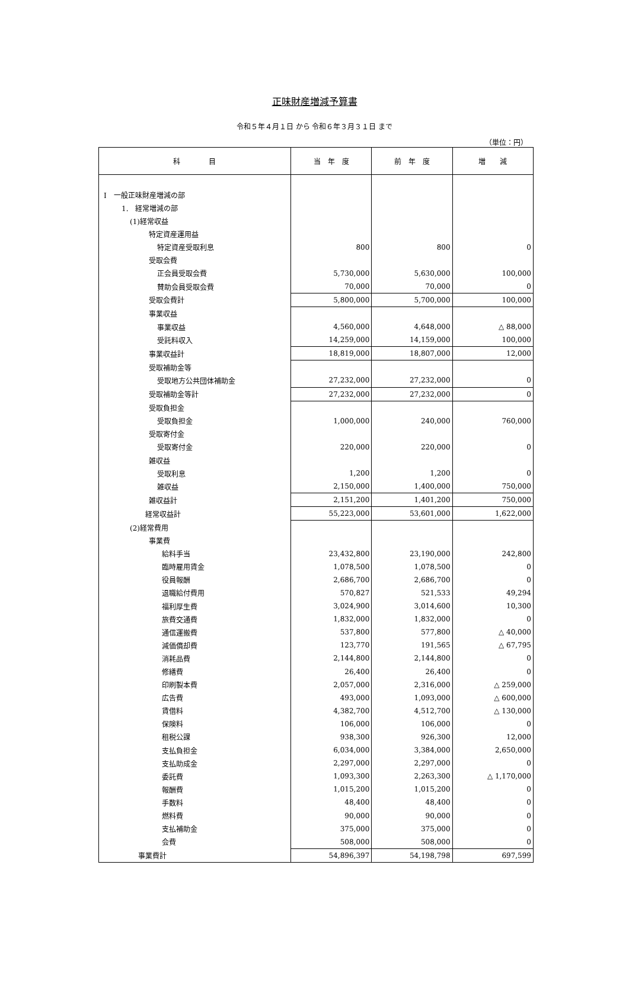正味財産増減予算書
令和５年４月１日 から 令和６年３月３１日 まで
（単位：円）
| 科 目 | 当 年 度 | 前 年 度 | 増 減 |
| --- | --- | --- | --- |
| Ⅰ 一般正味財産増減の部 | | | |
| 1. 経常増減の部 | | | |
| (1)経常収益 | | | |
| 特定資産運用益 | | | |
| 特定資産受取利息 | 800 | 800 | 0 |
| 受取会費 | | | |
| 正会員受取会費 | 5,730,000 | 5,630,000 | 100,000 |
| 賛助会員受取会費 | 70,000 | 70,000 | 0 |
| 受取会費計 | 5,800,000 | 5,700,000 | 100,000 |
| 事業収益 | | | |
| 事業収益 | 4,560,000 | 4,648,000 | △ 88,000 |
| 受託料収入 | 14,259,000 | 14,159,000 | 100,000 |
| 事業収益計 | 18,819,000 | 18,807,000 | 12,000 |
| 受取補助金等 | | | |
| 受取地方公共団体補助金 | 27,232,000 | 27,232,000 | 0 |
| 受取補助金等計 | 27,232,000 | 27,232,000 | 0 |
| 受取負担金 | | | |
| 受取負担金 | 1,000,000 | 240,000 | 760,000 |
| 受取寄付金 | | | |
| 受取寄付金 | 220,000 | 220,000 | 0 |
| 雑収益 | | | |
| 受取利息 | 1,200 | 1,200 | 0 |
| 雑収益 | 2,150,000 | 1,400,000 | 750,000 |
| 雑収益計 | 2,151,200 | 1,401,200 | 750,000 |
| 経常収益計 | 55,223,000 | 53,601,000 | 1,622,000 |
| (2)経常費用 | | | |
| 事業費 | | | |
| 給料手当 | 23,432,800 | 23,190,000 | 242,800 |
| 臨時雇用賃金 | 1,078,500 | 1,078,500 | 0 |
| 役員報酬 | 2,686,700 | 2,686,700 | 0 |
| 退職給付費用 | 570,827 | 521,533 | 49,294 |
| 福利厚生費 | 3,024,900 | 3,014,600 | 10,300 |
| 旅費交通費 | 1,832,000 | 1,832,000 | 0 |
| 通信運搬費 | 537,800 | 577,800 | △ 40,000 |
| 減価償却費 | 123,770 | 191,565 | △ 67,795 |
| 消耗品費 | 2,144,800 | 2,144,800 | 0 |
| 修繕費 | 26,400 | 26,400 | 0 |
| 印刷製本費 | 2,057,000 | 2,316,000 | △ 259,000 |
| 広告費 | 493,000 | 1,093,000 | △ 600,000 |
| 賃借料 | 4,382,700 | 4,512,700 | △ 130,000 |
| 保険料 | 106,000 | 106,000 | 0 |
| 租税公課 | 938,300 | 926,300 | 12,000 |
| 支払負担金 | 6,034,000 | 3,384,000 | 2,650,000 |
| 支払助成金 | 2,297,000 | 2,297,000 | 0 |
| 委託費 | 1,093,300 | 2,263,300 | △ 1,170,000 |
| 報酬費 | 1,015,200 | 1,015,200 | 0 |
| 手数料 | 48,400 | 48,400 | 0 |
| 燃料費 | 90,000 | 90,000 | 0 |
| 支払補助金 | 375,000 | 375,000 | 0 |
| 会費 | 508,000 | 508,000 | 0 |
| 事業費計 | 54,896,397 | 54,198,798 | 697,599 |